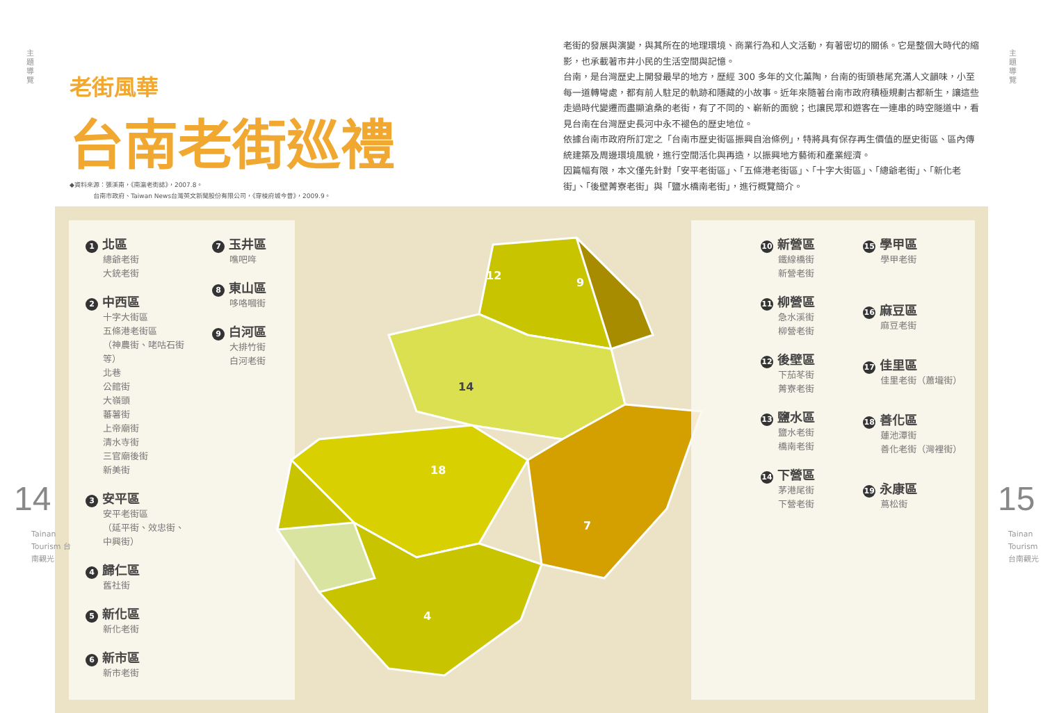主題導覽
主題導覽
14 15
老街風華
台南老街巡禮
◆資料來源：張溪南，《南瀛老街誌》，2007.8。
台南市政府、Taiwan News台灣英文新聞股份有限公司，《穿梭府城今昔》，2009.9。
老街的發展與演變，與其所在的地理環境、商業行為和人文活動，有著密切的關係。它是整個大時代的縮影，也承載著市井小民的生活空間與記憶。
台南，是台灣歷史上開發最早的地方，歷經 300 多年的文化薰陶，台南的街頭巷尾充滿人文韻味，小至每一道轉彎處，都有前人駐足的軌跡和隱藏的小故事。近年來隨著台南市政府積極規劃古都新生，讓這些走過時代變遷而盡顯滄桑的老街，有了不同的、嶄新的面貌；也讓民眾和遊客在一連串的時空隧道中，看見台南在台灣歷史長河中永不褪色的歷史地位。
依據台南市政府所訂定之「台南市歷史街區振興自治條例」，特將具有保存再生價值的歷史街區、區內傳統建築及周邊環境風貌，進行空間活化與再造，以振興地方藝術和產業經濟。
因篇幅有限，本文僅先針對「安平老街區」、「五條港老街區」、「十字大街區」、「總爺老街」、「新化老街」、「後壁菁寮老街」與「鹽水橋南老街」，進行概覽簡介。
1 北區
總爺老街
大銃老街
2 中西區
十字大街區
五條港老街區
（神農街、咾咕石街等）
北巷
公館街
大嶺頭
蕃薯街
上帝廟街
清水寺街
三官廟後街
新美街
3 安平區
安平老街區
（延平街、效忠街、中興街）
4 歸仁區
舊社街
5 新化區
新化老街
6 新市區
新市老街
7 玉井區
噍吧哖
8 東山區
哆咯嘓街
9 白河區
大排竹街
白河老街
12
9
14
18
7
4
10 新營區
鐵線橋街
新營老街
11 柳營區
急水溪街
柳營老街
12 後壁區
下茄苳街
菁寮老街
13 鹽水區
鹽水老街
橋南老街
14 下營區
茅港尾街
下營老街
15 學甲區
學甲老街
16 麻豆區
麻豆老街
17 佳里區
佳里老街（蕭壠街）
18 善化區
蓮池潭街
善化老街（灣裡街）
19 永康區
蔦松街
Tainan Tourism 台南觀光
Tainan Tourism 台南觀光